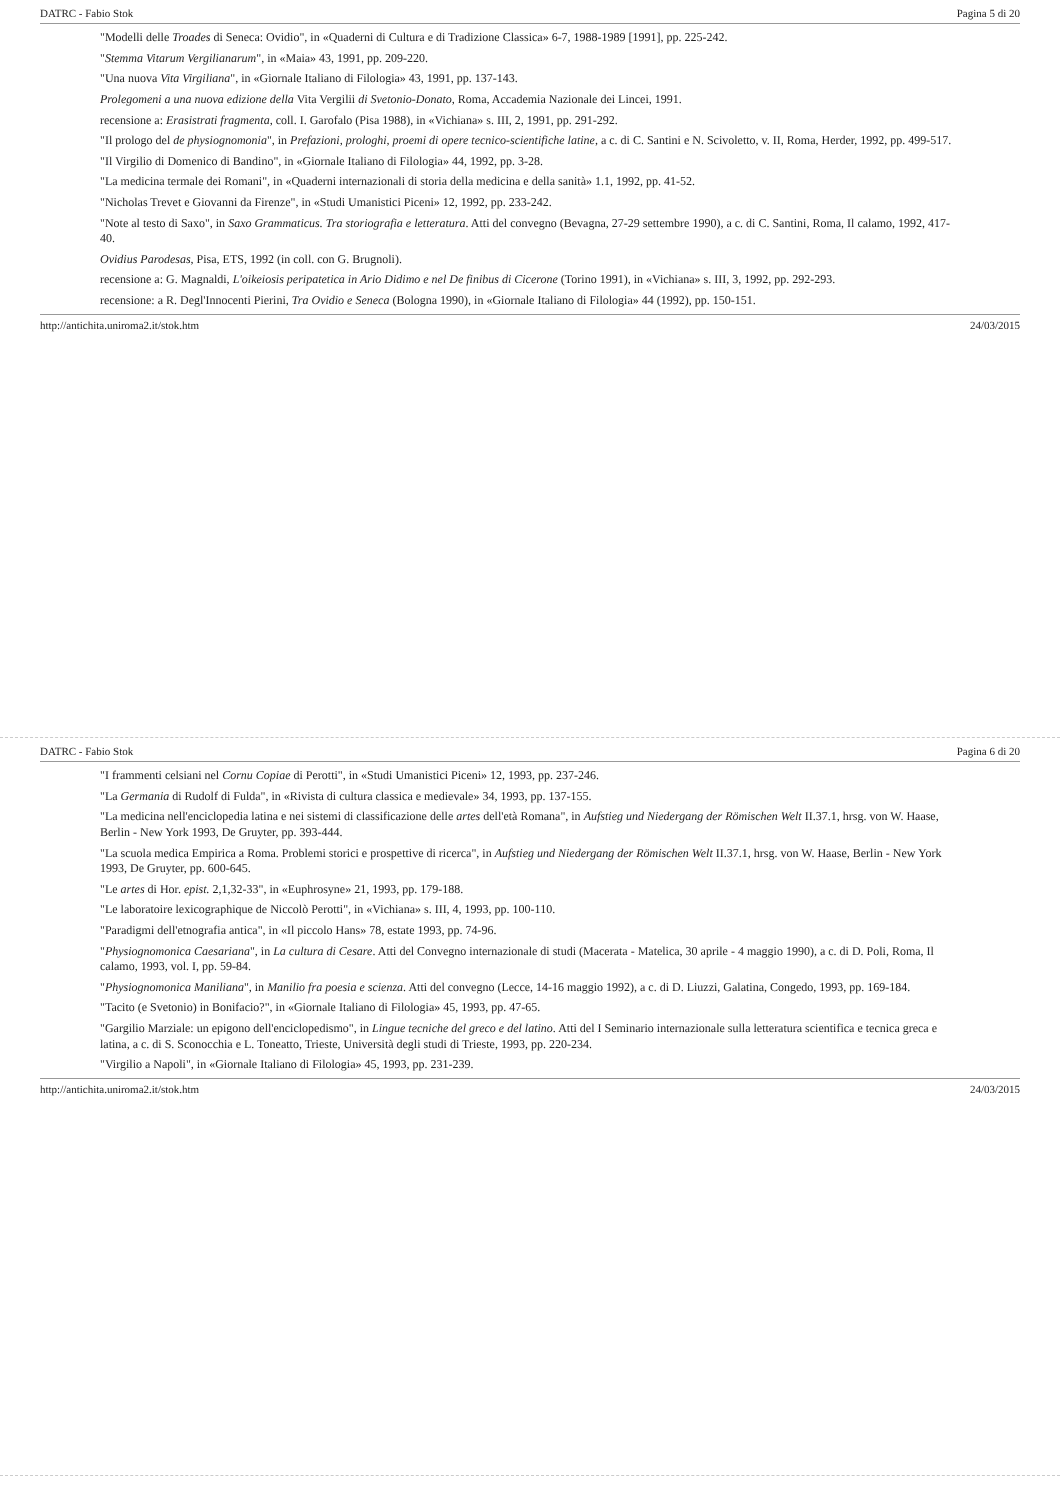DATRC - Fabio Stok Pagina 5 di 20
"Modelli delle Troades di Seneca: Ovidio", in «Quaderni di Cultura e di Tradizione Classica» 6-7, 1988-1989 [1991], pp. 225-242.
"Stemma Vitarum Vergilianarum", in «Maia» 43, 1991, pp. 209-220.
"Una nuova Vita Virgiliana", in «Giornale Italiano di Filologia» 43, 1991, pp. 137-143.
Prolegomeni a una nuova edizione della Vita Vergilii di Svetonio-Donato, Roma, Accademia Nazionale dei Lincei, 1991.
recensione a: Erasistrati fragmenta, coll. I. Garofalo (Pisa 1988), in «Vichiana» s. III, 2, 1991, pp. 291-292.
"Il prologo del de physiognomonia", in Prefazioni, prologhi, proemi di opere tecnico-scientifiche latine, a c. di C. Santini e N. Scivoletto, v. II, Roma, Herder, 1992, pp. 499-517.
"Il Virgilio di Domenico di Bandino", in «Giornale Italiano di Filologia» 44, 1992, pp. 3-28.
"La medicina termale dei Romani", in «Quaderni internazionali di storia della medicina e della sanità» 1.1, 1992, pp. 41-52.
"Nicholas Trevet e Giovanni da Firenze", in «Studi Umanistici Piceni» 12, 1992, pp. 233-242.
"Note al testo di Saxo", in Saxo Grammaticus. Tra storiografia e letteratura. Atti del convegno (Bevagna, 27-29 settembre 1990), a c. di C. Santini, Roma, Il calamo, 1992, 417-40.
Ovidius Parodesas, Pisa, ETS, 1992 (in coll. con G. Brugnoli).
recensione a: G. Magnaldi, L'oikeiosis peripatetica in Ario Didimo e nel De finibus di Cicerone (Torino 1991), in «Vichiana» s. III, 3, 1992, pp. 292-293.
recensione: a R. Degl'Innocenti Pierini, Tra Ovidio e Seneca (Bologna 1990), in «Giornale Italiano di Filologia» 44 (1992), pp. 150-151.
http://antichita.uniroma2.it/stok.htm 24/03/2015
DATRC - Fabio Stok Pagina 6 di 20
"I frammenti celsiani nel Cornu Copiae di Perotti", in «Studi Umanistici Piceni» 12, 1993, pp. 237-246.
"La Germania di Rudolf di Fulda", in «Rivista di cultura classica e medievale» 34, 1993, pp. 137-155.
"La medicina nell'enciclopedia latina e nei sistemi di classificazione delle artes dell'età Romana", in Aufstieg und Niedergang der Römischen Welt II.37.1, hrsg. von W. Haase, Berlin - New York 1993, De Gruyter, pp. 393-444.
"La scuola medica Empirica a Roma. Problemi storici e prospettive di ricerca", in Aufstieg und Niedergang der Römischen Welt II.37.1, hrsg. von W. Haase, Berlin - New York 1993, De Gruyter, pp. 600-645.
"Le artes di Hor. epist. 2,1,32-33", in «Euphrosyne» 21, 1993, pp. 179-188.
"Le laboratoire lexicographique de Niccolò Perotti", in «Vichiana» s. III, 4, 1993, pp. 100-110.
"Paradigmi dell'etnografia antica", in «Il piccolo Hans» 78, estate 1993, pp. 74-96.
"Physiognomonica Caesariana", in La cultura di Cesare. Atti del Convegno internazionale di studi (Macerata - Matelica, 30 aprile - 4 maggio 1990), a c. di D. Poli, Roma, Il calamo, 1993, vol. I, pp. 59-84.
"Physiognomonica Maniliana", in Manilio fra poesia e scienza. Atti del convegno (Lecce, 14-16 maggio 1992), a c. di D. Liuzzi, Galatina, Congedo, 1993, pp. 169-184.
"Tacito (e Svetonio) in Bonifacio?", in «Giornale Italiano di Filologia» 45, 1993, pp. 47-65.
"Gargilio Marziale: un epigono dell'enciclopedismo", in Lingue tecniche del greco e del latino. Atti del I Seminario internazionale sulla letteratura scientifica e tecnica greca e latina, a c. di S. Sconocchia e L. Toneatto, Trieste, Università degli studi di Trieste, 1993, pp. 220-234.
"Virgilio a Napoli", in «Giornale Italiano di Filologia» 45, 1993, pp. 231-239.
http://antichita.uniroma2.it/stok.htm 24/03/2015